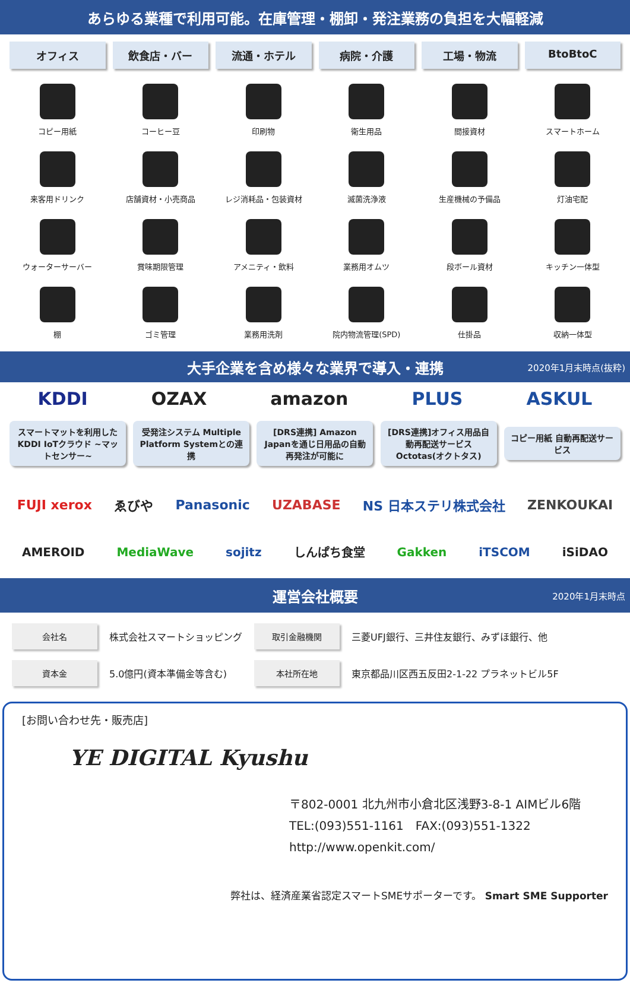あらゆる業種で利用可能。在庫管理・棚卸・発注業務の負担を大幅軽減
オフィス 飲食店・バー 流通・ホテル 病院・介護 工場・物流 BtoBtoC
コピー用紙
コーヒー豆
印刷物
衛生用品
間接資材
スマートホーム
来客用ドリンク
店舗資材・小売商品
レジ消耗品・包装資材
滅菌洗浄液
生産機械の予備品
灯油宅配
ウォーターサーバー
賞味期限管理
アメニティ・飲料
業務用オムツ
段ボール資材
キッチン一体型
棚
ゴミ管理
業務用洗剤
院内物流管理(SPD)
仕掛品
収納一体型
大手企業を含め様々な業界で導入・連携 2020年1月末時点(抜粋)
KDDI OZAX amazon PLUS ASKUL
スマートマットを利用したKDDI IoTクラウド ~マットセンサー~
受発注システム Multiple Platform Systemとの連携
[DRS連携] Amazon Japanを通じ日用品の自動再発注が可能に
[DRS連携]オフィス用品自動再配送サービス Octotas(オクトタス)
コピー用紙 自動再配送サービス
FUJI xerox ゑびや Panasonic UZABASE NS 日本ステリ株式会社 ZENKOUKAI
AMEROID MediaWave sojitz しんぱち食堂 Gakken iTSCOM iSiDAO
運営会社概要 2020年1月末時点
| 会社名 | 株式会社スマートショッピング | 取引金融機関 | 三菱UFJ銀行、三井住友銀行、みずほ銀行、他 |
| 資本金 | 5.0億円(資本準備金等含む) | 本社所在地 | 東京都品川区西五反田2-1-22 プラネットビル5F |
[お問い合わせ先・販売店]
YE DIGITAL Kyushu
〒802-0001 北九州市小倉北区浅野3-8-1 AIMビル6階
TEL:(093)551-1161　FAX:(093)551-1322
http://www.openkit.com/
弊社は、経済産業省認定スマートSMEサポーターです。 Smart SME Supporter